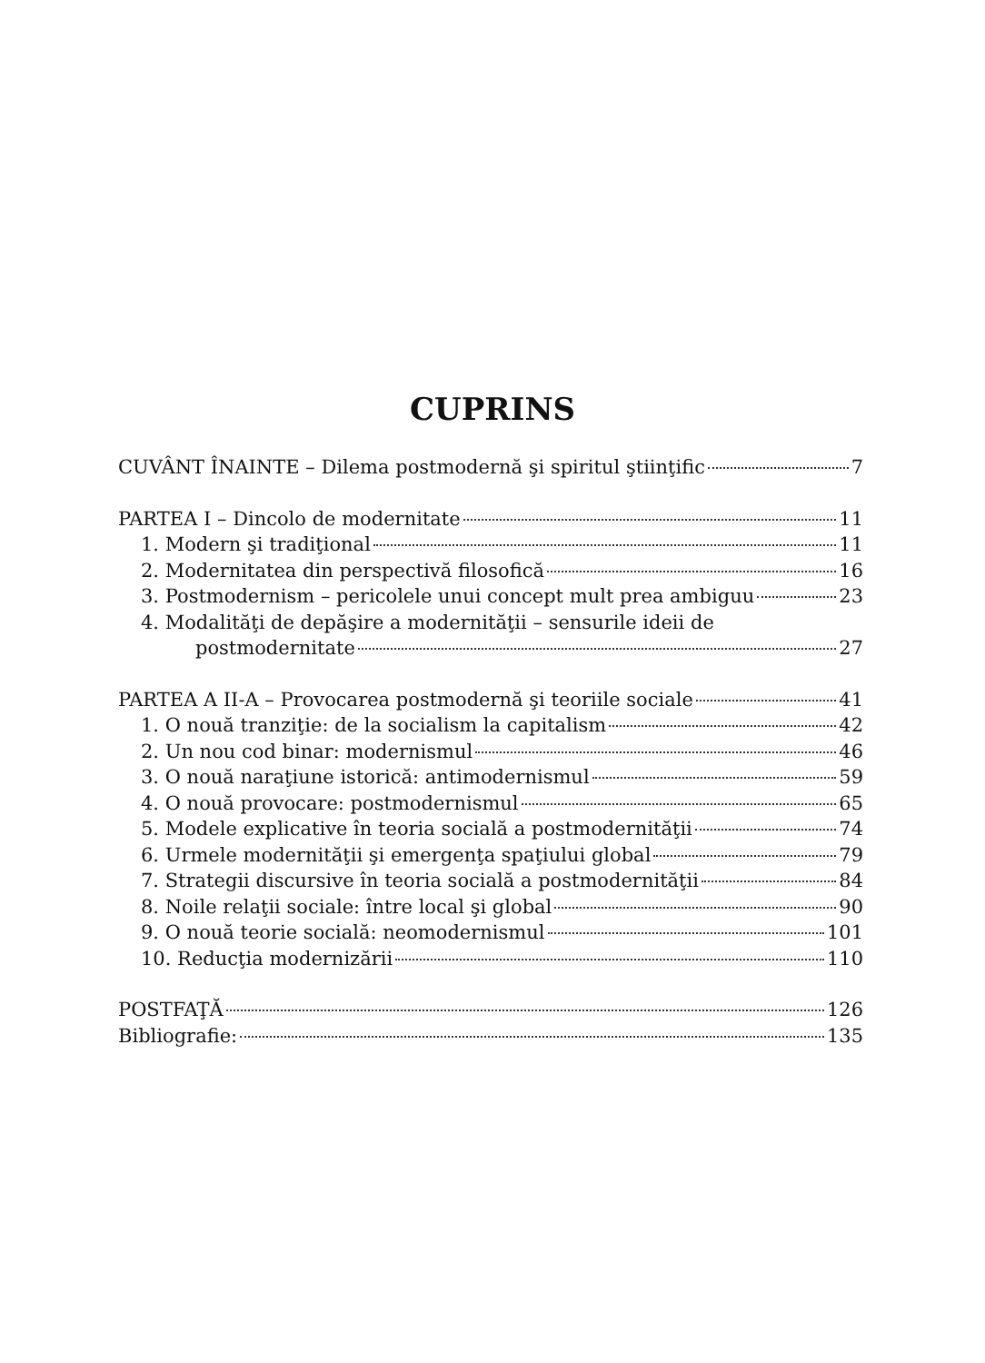CUPRINS
CUVÂNT ÎNAINTE – Dilema postmodernă şi spiritul ştiinţific 7
PARTEA I – Dincolo de modernitate 11
1. Modern şi tradiţional 11
2. Modernitatea din perspectivă filosofică 16
3. Postmodernism – pericolele unui concept mult prea ambiguu 23
4. Modalităţi de depăşire a modernităţii – sensurile ideii de
postmodernitate 27
PARTEA A II-A – Provocarea postmodernă şi teoriile sociale 41
1. O nouă tranziţie: de la socialism la capitalism 42
2. Un nou cod binar: modernismul 46
3. O nouă naraţiune istorică: antimodernismul 59
4. O nouă provocare: postmodernismul 65
5. Modele explicative în teoria socială a postmodernităţii 74
6. Urmele modernităţii şi emergenţa spaţiului global 79
7. Strategii discursive în teoria socială a postmodernităţii 84
8. Noile relaţii sociale: între local şi global 90
9. O nouă teorie socială: neomodernismul 101
10. Reducţia modernizării 110
POSTFAŢĂ 126
Bibliografie: 135